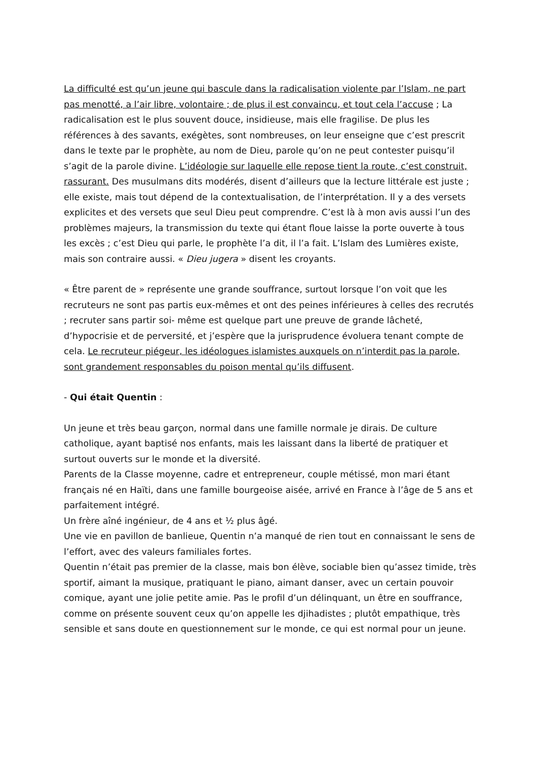La difficulté est qu’un jeune qui bascule dans la radicalisation violente par l’Islam, ne part pas menotté, a l’air libre, volontaire ; de plus il est convaincu, et tout cela l’accuse ; La radicalisation est le plus souvent douce, insidieuse, mais elle fragilise. De plus les références à des savants, exégètes, sont nombreuses, on leur enseigne que c’est prescrit dans le texte par le prophète, au nom de Dieu, parole qu’on ne peut contester puisqu’il s’agit de la parole divine. L’idéologie sur laquelle elle repose tient la route, c’est construit, rassurant. Des musulmans dits modérés, disent d’ailleurs que la lecture littérale est juste ; elle existe, mais tout dépend de la contextualisation, de l’interprétation. Il y a des versets explicites et des versets que seul Dieu peut comprendre. C’est là à mon avis aussi l’un des problèmes majeurs, la transmission du texte qui étant floue laisse la porte ouverte à tous les excès ; c’est Dieu qui parle, le prophète l’a dit, il l’a fait. L’Islam des Lumières existe, mais son contraire aussi. « Dieu jugera » disent les croyants.
« Être parent de » représente une grande souffrance, surtout lorsque l’on voit que les recruteurs ne sont pas partis eux-mêmes et ont des peines inférieures à celles des recrutés ; recruter sans partir soi- même est quelque part une preuve de grande lâcheté, d’hypocrisie et de perversité, et j’espère que la jurisprudence évoluera tenant compte de cela. Le recruteur piégeur, les idéologues islamistes auxquels on n’interdit pas la parole, sont grandement responsables du poison mental qu’ils diffusent.
- Qui était Quentin :
Un jeune et très beau garçon, normal dans une famille normale je dirais. De culture catholique, ayant baptisé nos enfants, mais les laissant dans la liberté de pratiquer et surtout ouverts sur le monde et la diversité.
Parents de la Classe moyenne, cadre et entrepreneur, couple métissé, mon mari étant français né en Haïti, dans une famille bourgeoise aisée, arrivé en France à l’âge de 5 ans et parfaitement intégré.
Un frère aîné ingénieur, de 4 ans et ½ plus âgé.
Une vie en pavillon de banlieue, Quentin n’a manqué de rien tout en connaissant le sens de l’effort, avec des valeurs familiales fortes.
Quentin n’était pas premier de la classe, mais bon élève, sociable bien qu’assez timide, très sportif, aimant la musique, pratiquant le piano, aimant danser, avec un certain pouvoir comique, ayant une jolie petite amie. Pas le profil d’un délinquant, un être en souffrance, comme on présente souvent ceux qu’on appelle les djihadistes ; plutôt empathique, très sensible et sans doute en questionnement sur le monde, ce qui est normal pour un jeune.